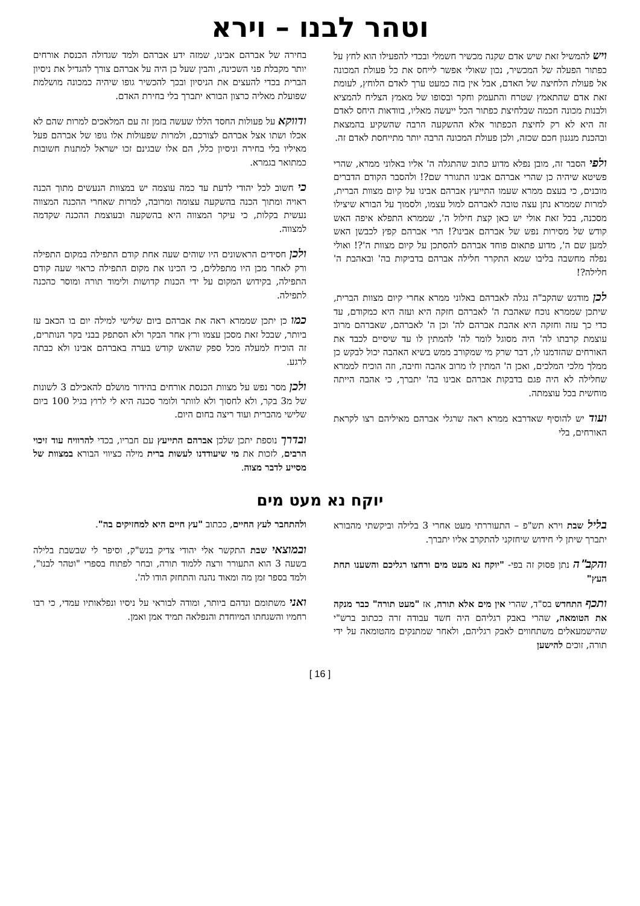וטהר לבנו – וירא
ויש להמשיל זאת שיש אדם שקנה מכשיר חשמלי ובכדי להפעילו הוא לחץ על כפתור הפעלה של המכשיר, נכון שאולי אפשר לייחס את כל פעולת המכונה אל פעולת הלחיצה של האדם, אבל אין בזה כמעט ערך לאדם הלוחץ, לעומת זאת אדם שהתאמץ שטרח והתעמק וחקר ובסופו של מאמץ הצליח להמציא ולבנות מכונה חכמה שבלחיצת כפתור הכל ייעשה מאליו, בוודאות היחס לאדם זה היא לא רק לחיצת הכפתור אלא ההשקעה הרבה שהשקיע בהמצאת ובהכנת מנגנון חכם שכזה, ולכן פעולת המכונה הרבה יותר מתייחסת לאדם זה.
ולפי הסבר זה, מובן נפלא מדוע כתוב שהתגלה ה' אליו באלוני ממרא, שהרי פשיטא שיהיה כן שהרי אברהם אבינו התגורר שם?! ולהסבר הקודם הדברים מובנים, כי בעצם ממרא שעמו התייעץ אברהם אבינו על קיום מצוות הברית, למרות שממרא נתן עצה טובה לאברהם למול עצמו, ולסמוך על הבורא שיצילו מסכנה, בכל זאת אולי יש כאן קצת חילול ה', שממרא התפלא איפה האש קודש של מסירות נפש של אברהם אבינו?! הרי אברהם קפץ לכבשן האש למען שם ה', מדוע פתאום פוחד אברהם להסתכן על קיום מצוות ה'?! ואולי נפלה מחשבה בליבו שמא התקרר חלילה אברהם בדביקות בה' ובאהבת ה' חלילה?!
לכן מודגש שהקב"ה נגלה לאברהם באלוני ממרא אחרי קיום מצוות הברית, שיתכן שממרא נוכח שאהבת ה' לאברהם חזקה היא ועזה היא כמקודם, עד כדי כך עזה וחזקה היא אהבת אברהם לה' וכן ה' לאברהם, שאברהם מרוב עוצמת קרבתו לה' היה מסוגל לומר לה' להמתין לו עד שיסיים לכבד את האורחים שהזדמנו לו, דבר שרק מי שמקורב ממש בשיא האהבה יכול לבקש כן ממלך מלכי המלכים, ואכן ה' המתין לו מרוב אהבה וחיבה, וזה הוכיח לממרא שחלילה לא היה פגם בדבקות אברהם אבינו בה' יתברך, כי אהבה הייתה מוחשית בכל עוצמתה.
ועוד יש להוסיף שאדרבא ממרא ראה שרגלי אברהם מאיליהם רצו לקראת האורחים, בלי
בחירה של אברהם אבינו, שמזה ידע אברהם ולמד שגדולה הכנסת אורחים יותר מקבלת פני השכינה, והבין שעל כן היה על אברהם צורך להגדיל את ניסיון הברית בכדי להעצים את הניסיון ובכך להכשיר גופו שיהיה כמכונה מושלמת שפועלת מאליה כרצון הבורא יתברך בלי בחירת האדם.
ודווקא על פעולות החסד הללו שעשה בזמן זה עם המלאכים למרות שהם לא אכלו ושתו אצל אברהם לצורכם, ולמרות שפעולות אלו גופו של אברהם פעל מאיליו בלי בחירה וניסיון כלל, הם אלו שבגינם זכו ישראל למתנות חשובות כמתואר בגמרא.
כי חשוב לכל יהודי לדעת עד כמה עוצמה יש במצוות הנעשים מתוך הכנה ראויה ומתוך הכנה בהשקעה עצומה ומרובה, למרות שאחרי ההכנה המצווה נעשית בקלות, כי עיקר המצווה היא בהשקעה ובעוצמת ההכנה שקדמה למצווה.
ולכן חסידים הראשונים היו שוהים שעה אחת קודם התפילה במקום התפילה ורק לאחר מכן היו מתפללים, כי הכינו את מקום התפילה כראוי שעה קודם התפילה, בקידוש המקום על ידי הכנות קדושות ולימוד תורה ומוסר כהכנה לתפילה.
כמו כן יתכן שממרא ראה את אברהם ביום שלישי למילה יום בו הכאב עז ביותר, שבכל זאת מסכן עצמו ורץ אחר הבקר ולא הסתפק בבני בקר הנותרים, זה הוכיח למעלה מכל ספק שהאש קודש בערה באברהם אבינו ולא כבתה לרגע.
ולכן מסר נפש על מצוות הכנסת אורחים בהידור מושלם להאכילם 3 לשונות של מ3 בקר, ולא לחסוך ולא לוותר ולומר סכנה היא לי לרוץ בגיל 100 ביום שלישי מהברית ועוד ריצה בחום היום.
ובדרך נוספת יתכן שלכן אברהם התייעץ עם חבריו, בכדי להרוויח עוד זיכוי הרבים, לזכות את מי שיעודדנו לעשות ברית מילה כציווי הבורא במצוות של מסייע לדבר מצוה.
יוקח נא מעט מים
בליל שבת וירא תש"פ – התעוררתי מעט אחרי 3 בלילה וביקשתי מהבורא יתברך שיתן לי חידוש שיחזקני להתקרב אליו יתברך.
והקב"ה נתן פסוק זה בפי- "יוקח נא מעט מים ורחצו רגליכם והשענו תחת העץ"
ותכף התחדש בס"ד, שהרי אין מים אלא תורה, אז "מעט תורה" כבר מנקה את הטומאה, שהרי באבק רגליהם היה חשד עבודה זרה ככתוב ברש"י שהישמעאלים משתחווים לאבק רגליהם, ולאחר שמתנקים מהטומאה על ידי תורה, זוכים להישען
ולהתחבר לעץ החיים, ככתוב "עץ חיים היא למחזיקים בה".
ובמוצאי שבת התקשר אלי יהודי צדיק בנש"ק, וסיפר לי שבשבת בלילה בשעה 3 הוא התעורר ורצה ללמוד תורה, ובחר לפתוח בספרי "וטהר לבנו", ולמד בספר זמן מה ומאוד נהנה והתחזק הודו לה'.
ואני משתומם ונדהם ביותר, ומודה לבוראי על ניסיו ונפלאותיו עמדי, כי רבו רחמיו והשגחתו המיוחדת והנפלאה תמיד אמן ואמן.
[ 16 ]